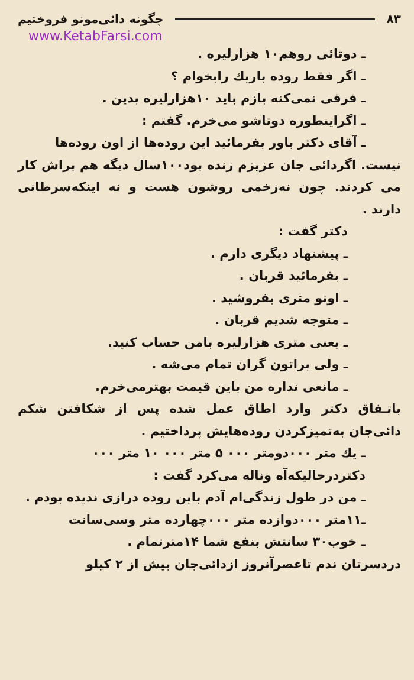۸۳ چگونه دائی‌مونو فروختیم
www.KetabFarsi.com
ـ دوتائی روهم۱۰ هزارلیره .
ـ اگر فقط روده باریك رابخوام ؟
ـ فرقی نمی‌کنه بازم باید ۱۰هزارلیره بدین .
ـ اگراینطوره دوتاشو می‌خرم. گفتم :
ـ آقای دکتر باور بفرمائید این روده‌ها از اون روده‌ها
نیست. اگردائی جان عزیزم زنده بود۱۰۰سال دیگه هم براش کار می کردند. چون نه‌زخمی روشون هست و نه اینکه‌سرطانی دارند .
دکتر گفت :
ـ پیشنهاد دیگری دارم .
ـ بفرمائید قربان .
ـ اونو متری بفروشید .
ـ متوجه شدیم قربان .
ـ یعنی متری هزارلیره بامن حساب کنید.
ـ ولی براتون گران تمام می‌شه .
ـ مانعی نداره من باین قیمت بهترمی‌خرم.
باتـفاق دکتر وارد اطاق عمل شده پس از شکافتن شکم دائی‌جان به‌تمیزکردن روده‌هایش پرداختیم .
ـ یك متر ۰۰۰دومتر ۰۰۰ ۵ متر ۰۰۰ ۱۰ متر ۰۰۰
دکتردرحالیکه‌آه وناله می‌کرد گفت :
ـ من در طول زندگی‌ام آدم باین روده درازی ندیده بودم .
ـ۱۱متر ۰۰۰دوازده متر ۰۰۰چهارده متر وسی‌سانت
ـ خوب۳۰ سانتش بنفع شما ۱۴مترتمام .
دردسرتان ندم تاعصرآنروز ازدائی‌جان بیش از ۲ کیلو